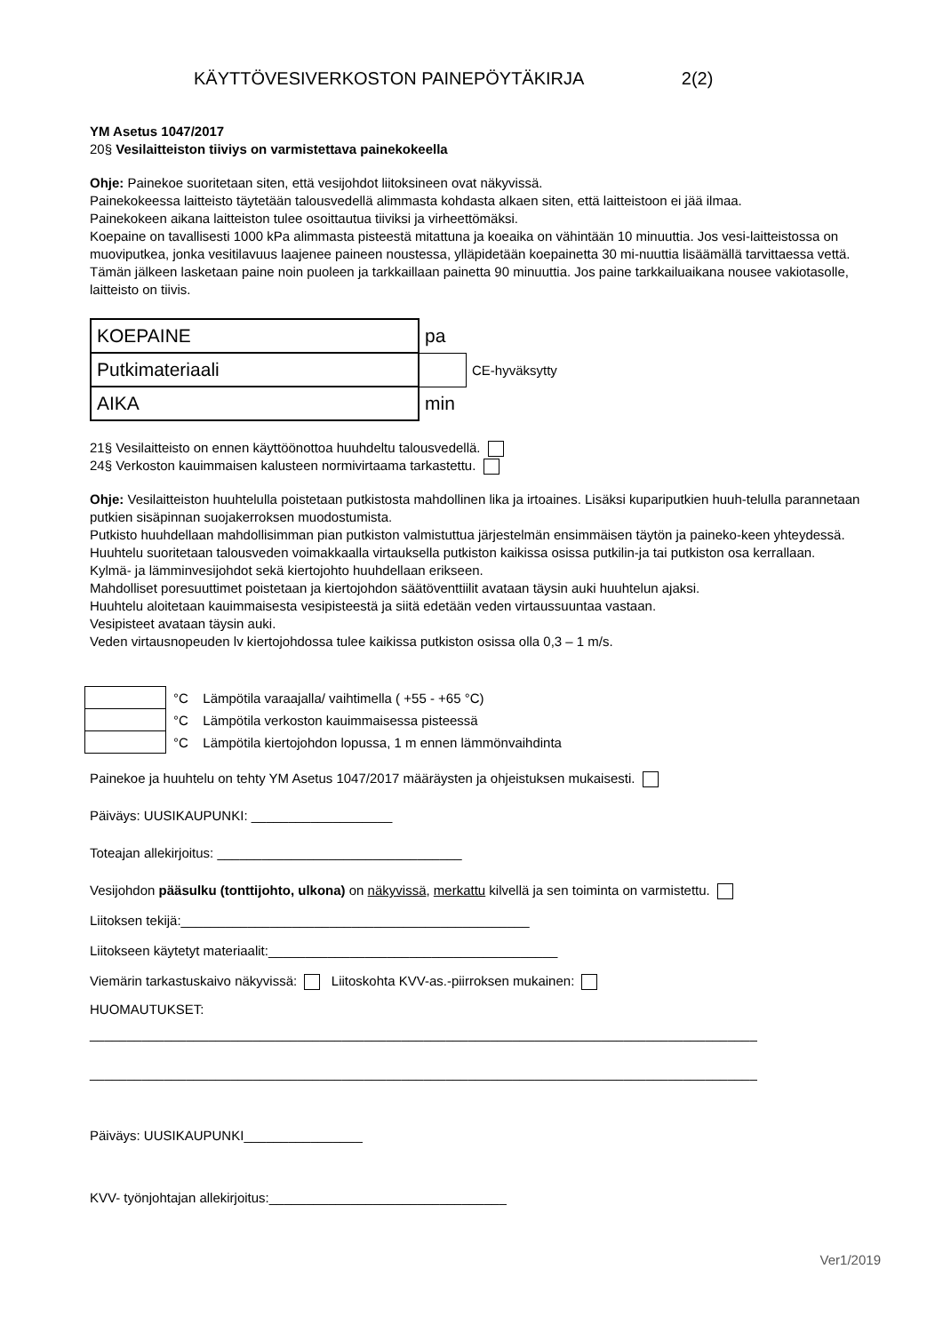KÄYTTÖVESIVERKOSTON PAINEPÖYTÄKIRJA 2(2)
YM Asetus 1047/2017
20§ Vesilaitteiston tiiviys on varmistettava painekokeella
Ohje: Painekoe suoritetaan siten, että vesijohdot liitoksineen ovat näkyvissä.
Painekokeessa laitteisto täytetään talousvedellä alimmasta kohdasta alkaen siten, että laitteistoon ei jää ilmaa.
Painekokeen aikana laitteiston tulee osoittautua tiiviksi ja virheettömäksi.
Koepaine on tavallisesti 1000 kPa alimmasta pisteestä mitattuna ja koeaika on vähintään 10 minuuttia. Jos vesi-laitteistossa on muoviputkea, jonka vesitilavuus laajenee paineen noustessa, ylläpidetään koepainetta 30 mi-nuuttia lisäämällä tarvittaessa vettä. Tämän jälkeen lasketaan paine noin puoleen ja tarkkaillaan painetta 90 minuuttia. Jos paine tarkkailuaikana nousee vakiotasolle, laitteisto on tiivis.
| KOEPAINE | pa | |
| Putkimateriaali | | CE-hyväksytty |
| AIKA | min | |
21§ Vesilaitteisto on ennen käyttöönottoa huuhdeltu talousvedellä.
24§ Verkoston kauimmaisen kalusteen normivirtaama tarkastettu.
Ohje: Vesilaitteiston huuhtelulla poistetaan putkistosta mahdollinen lika ja irtoaines. Lisäksi kupariputkien huuh-telulla parannetaan putkien sisäpinnan suojakerroksen muodostumista.
Putkisto huuhdellaan mahdollisimman pian putkiston valmistuttua järjestelmän ensimmäisen täytön ja paineko-keen yhteydessä. Huuhtelu suoritetaan talousveden voimakkaalla virtauksella putkiston kaikissa osissa putkilin-ja tai putkiston osa kerrallaan.
Kylmä- ja lämminvesijohdot sekä kiertojohto huuhdellaan erikseen.
Mahdolliset poresuuttimet poistetaan ja kiertojohdon säätöventtiilit avataan täysin auki huuhtelun ajaksi.
Huuhtelu aloitetaan kauimmaisesta vesipisteestä ja siitä edetään veden virtaussuuntaa vastaan.
Vesipisteet avataan täysin auki.
Veden virtausnopeuden lv kiertojohdossa tulee kaikissa putkiston osissa olla 0,3 – 1 m/s.
| | °C | Lämpötila varaajalla/ vaihtimella ( +55 - +65 °C) |
| | °C | Lämpötila verkoston kauimmaisessa pisteessä |
| | °C | Lämpötila kiertojohdon lopussa, 1 m ennen lämmönvaihdinta |
Painekoe ja huuhtelu on tehty YM Asetus 1047/2017 määräysten ja ohjeistuksen mukaisesti.
Päiväys: UUSIKAUPUNKI: ___________________
Toteajan allekirjoitus: _________________________________
Vesijohdon pääsulku (tonttijohto, ulkona) on näkyvissä, merkattu kilvellä ja sen toiminta on varmistettu.
Liitoksen tekijä:_______________________________________________
Liitokseen käytetyt materiaalit:_______________________________________
Viemärin tarkastuskaivo näkyvissä: Liitoskohta KVV-as.-piirroksen mukainen:
HUOMAUTUKSET:
__________________________________________________________________________________________
__________________________________________________________________________________________
Päiväys: UUSIKAUPUNKI________________
KVV- työnjohtajan allekirjoitus:________________________________
Ver1/2019